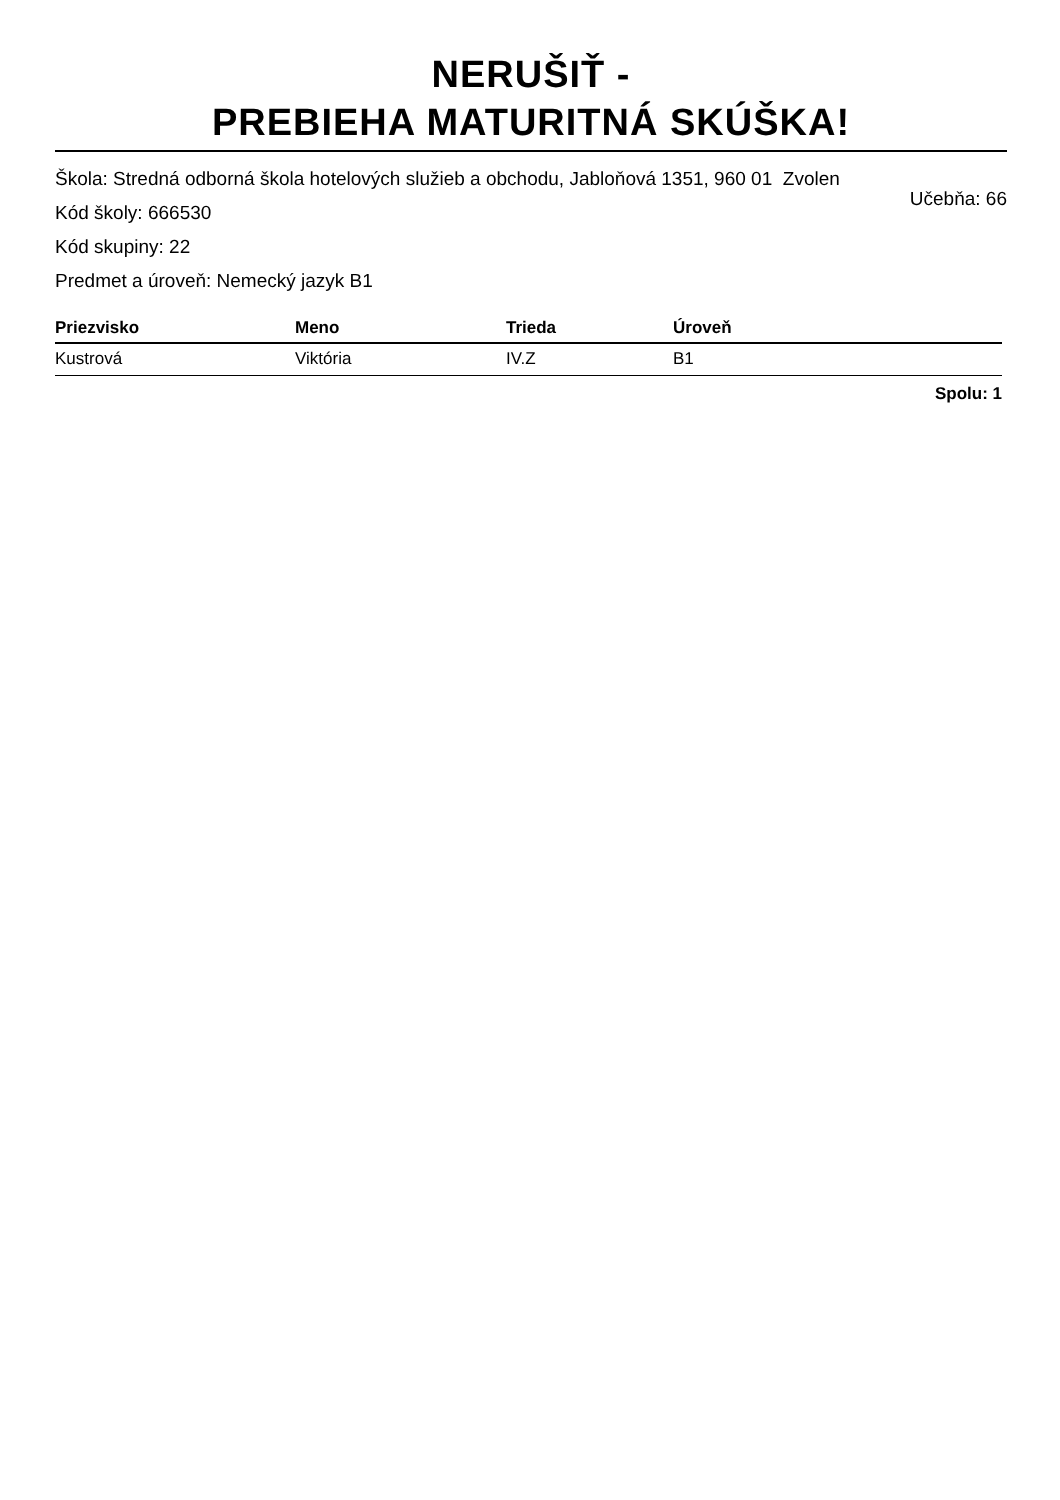NERUŠIŤ -
PREBIEHA MATURITNÁ SKÚŠKA!
Škola: Stredná odborná škola hotelových služieb a obchodu, Jabloňová 1351, 960 01 Zvolen
Kód školy: 666530 Učebňa: 66
Kód skupiny: 22
Predmet a úroveň: Nemecký jazyk B1
| Priezvisko | Meno | Trieda | Úroveň |
| --- | --- | --- | --- |
| Kustrová | Viktória | IV.Z | B1 |
Spolu: 1